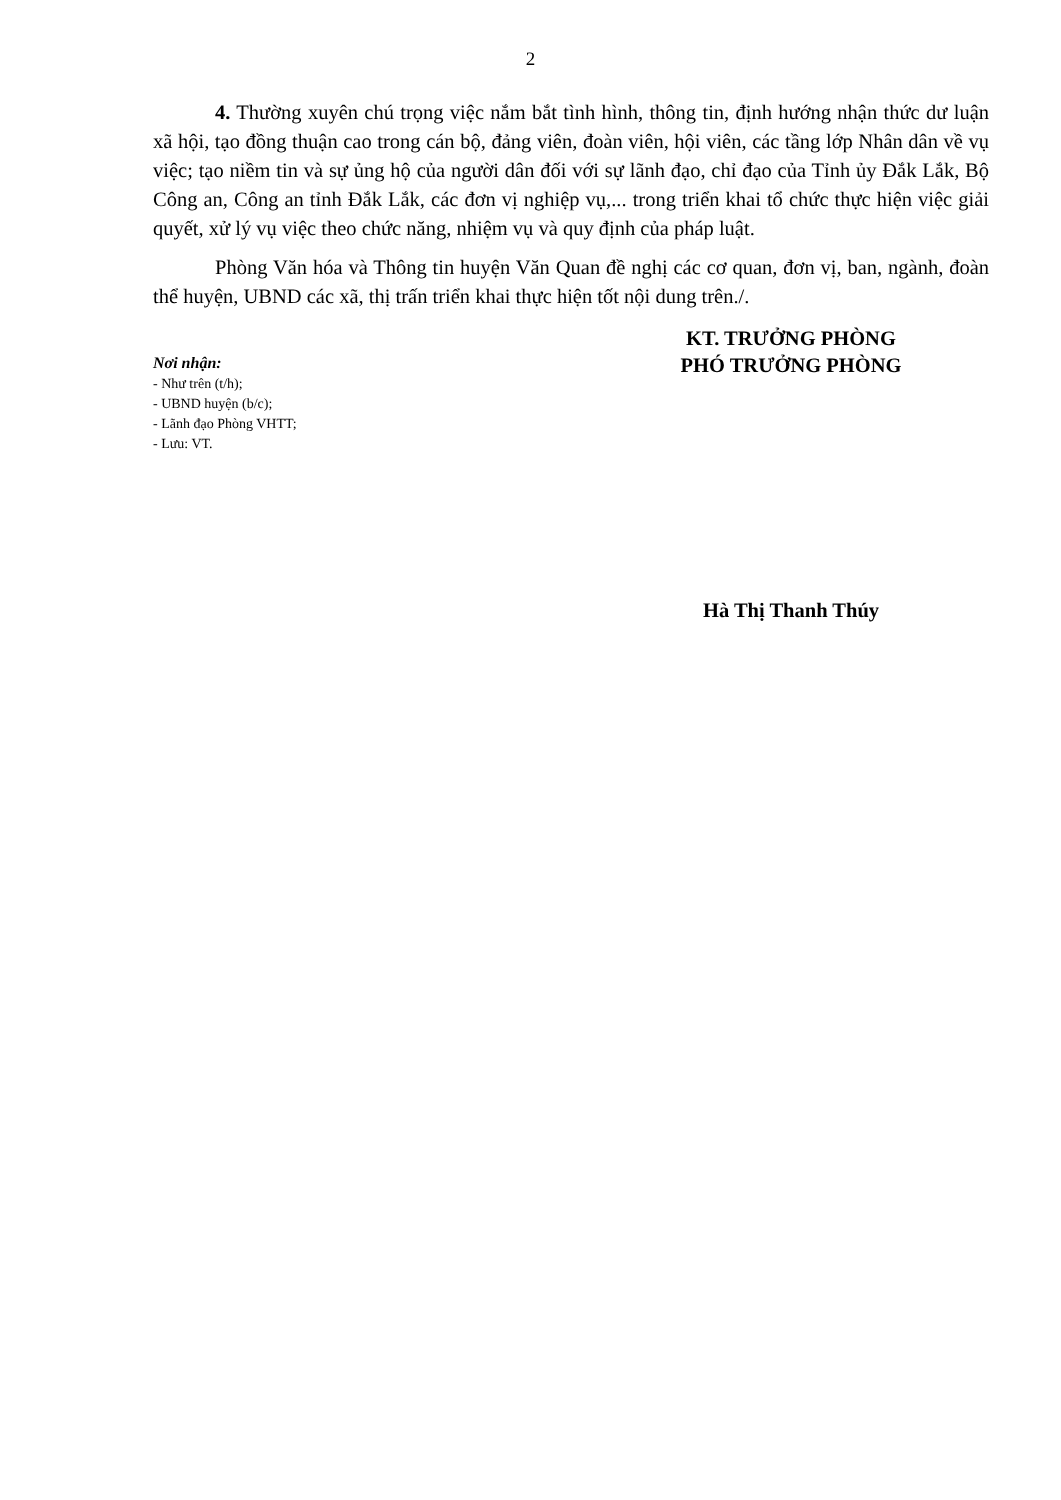2
4. Thường xuyên chú trọng việc nắm bắt tình hình, thông tin, định hướng nhận thức dư luận xã hội, tạo đồng thuận cao trong cán bộ, đảng viên, đoàn viên, hội viên, các tầng lớp Nhân dân về vụ việc; tạo niềm tin và sự ủng hộ của người dân đối với sự lãnh đạo, chỉ đạo của Tỉnh ủy Đắk Lắk, Bộ Công an, Công an tỉnh Đắk Lắk, các đơn vị nghiệp vụ,... trong triển khai tổ chức thực hiện việc giải quyết, xử lý vụ việc theo chức năng, nhiệm vụ và quy định của pháp luật.
Phòng Văn hóa và Thông tin huyện Văn Quan đề nghị các cơ quan, đơn vị, ban, ngành, đoàn thể huyện, UBND các xã, thị trấn triển khai thực hiện tốt nội dung trên./.
Nơi nhận:
- Như trên (t/h);
- UBND huyện (b/c);
- Lãnh đạo Phòng VHTT;
- Lưu: VT.
KT. TRƯỞNG PHÒNG
PHÓ TRƯỞNG PHÒNG
Hà Thị Thanh Thúy